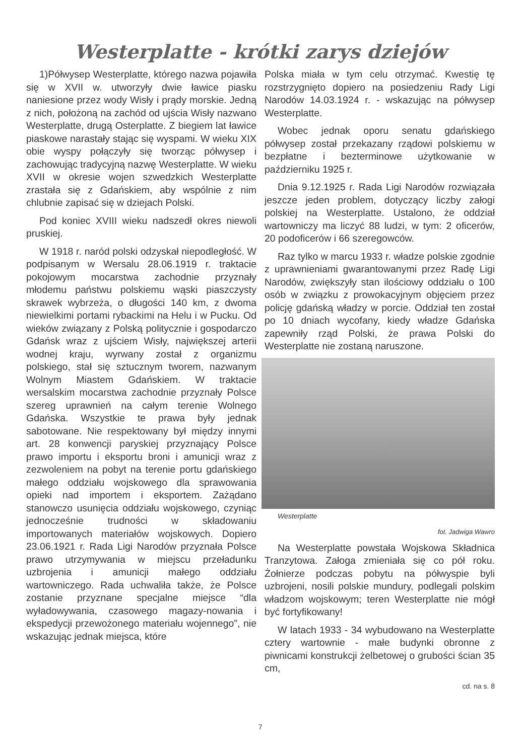Westerplatte - krótki zarys dziejów
1)Półwysep Westerplatte, którego nazwa pojawiła się w XVII w. utworzyły dwie ławice piasku naniesione przez wody Wisły i prądy morskie. Jedną z nich, położoną na zachód od ujścia Wisły nazwano Westerplatte, drugą Osterplatte. Z biegiem lat ławice piaskowe narastały stając się wyspami. W wieku XIX obie wyspy połączyły się tworząc półwysep i zachowując tradycyjną nazwę Westerplatte. W wieku XVII w okresie wojen szwedzkich Westerplatte zrastała się z Gdańskiem, aby wspólnie z nim chlubnie zapisać się w dziejach Polski.
Pod koniec XVIII wieku nadszedł okres niewoli pruskiej.
W 1918 r. naród polski odzyskał niepodległość. W podpisanym w Wersalu 28.06.1919 r. traktacie pokojowym mocarstwa zachodnie przyznały młodemu państwu polskiemu wąski piaszczysty skrawek wybrzeża, o długości 140 km, z dwoma niewielkimi portami rybackimi na Helu i w Pucku. Od wieków związany z Polską politycznie i gospodarczo Gdańsk wraz z ujściem Wisły, największej arterii wodnej kraju, wyrwany został z organizmu polskiego, stał się sztucznym tworem, nazwanym Wolnym Miastem Gdańskiem. W traktacie wersalskim mocarstwa zachodnie przyznały Polsce szereg uprawnień na całym terenie Wolnego Gdańska. Wszystkie te prawa były jednak sabotowane. Nie respektowany był między innymi art. 28 konwencji paryskiej przyznający Polsce prawo importu i eksportu broni i amunicji wraz z zezwoleniem na pobyt na terenie portu gdańskiego małego oddziału wojskowego dla sprawowania opieki nad importem i eksportem. Zażądano stanowczo usunięcia oddziału wojskowego, czyniąc jednocześnie trudności w składowaniu importowanych materiałów wojskowych. Dopiero 23.06.1921 r. Rada Ligi Narodów przyznała Polsce prawo utrzymywania w miejscu przeładunku uzbrojenia i amunicji małego oddziału wartowniczego. Rada uchwaliła także, że Polsce zostanie przyznane specjalne miejsce “dla wyładowywania, czasowego magazy-nowania i ekspedycji przewożonego materiału wojennego”, nie wskazując jednak miejsca, które
Polska miała w tym celu otrzymać. Kwestię tę rozstrzygnięto dopiero na posiedzeniu Rady Ligi Narodów 14.03.1924 r. - wskazując na półwysep Westerplatte.
Wobec jednak oporu senatu gdańskiego półwysep został przekazany rządowi polskiemu w bezpłatne i bezterminowe użytkowanie w październiku 1925 r.
Dnia 9.12.1925 r. Rada Ligi Narodów rozwiązała jeszcze jeden problem, dotyczący liczby załogi polskiej na Westerplatte. Ustalono, że oddział wartowniczy ma liczyć 88 ludzi, w tym: 2 oficerów, 20 podoficerów i 66 szeregowców.
Raz tylko w marcu 1933 r. władze polskie zgodnie z uprawnieniami gwarantowanymi przez Radę Ligi Narodów, zwiększyły stan ilościowy oddziału o 100 osób w związku z prowokacyjnym objęciem przez policję gdańską władzy w porcie. Oddział ten został po 10 dniach wycofany, kiedy władze Gdańska zapewniły rząd Polski, że prawa Polski do Westerplatte nie zostaną naruszone.
Westerplatte
fot. Jadwiga Wawro
Na Westerplatte powstała Wojskowa Składnica Tranzytowa. Załoga zmieniała się co pół roku. Żołnierze podczas pobytu na półwyspie byli uzbrojeni, nosili polskie mundury, podlegali polskim władzom wojskowym; teren Westerplatte nie mógł być fortyfikowany!
W latach 1933 - 34 wybudowano na Westerplatte cztery wartownie - małe budynki obronne z piwnicami konstrukcji żelbetowej o grubości ścian 35 cm,
cd. na s. 8
7